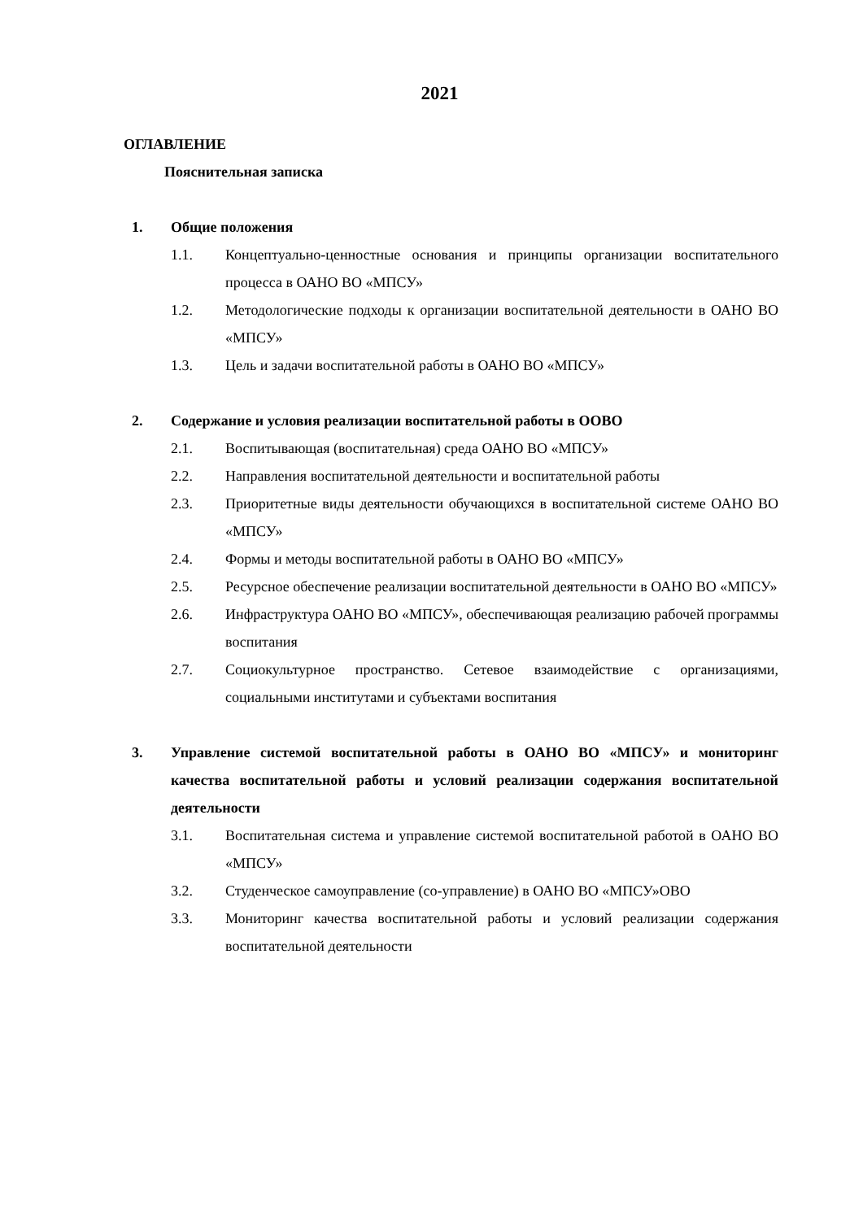2021
ОГЛАВЛЕНИЕ
Пояснительная записка
1. Общие положения
1.1. Концептуально-ценностные основания и принципы организации воспитательного процесса в ОАНО ВО «МПСУ»
1.2. Методологические подходы к организации воспитательной деятельности в ОАНО ВО «МПСУ»
1.3. Цель и задачи воспитательной работы в ОАНО ВО «МПСУ»
2. Содержание и условия реализации воспитательной работы в ООВО
2.1. Воспитывающая (воспитательная) среда ОАНО ВО «МПСУ»
2.2. Направления воспитательной деятельности и воспитательной работы
2.3. Приоритетные виды деятельности обучающихся в воспитательной системе ОАНО ВО «МПСУ»
2.4. Формы и методы воспитательной работы в ОАНО ВО «МПСУ»
2.5. Ресурсное обеспечение реализации воспитательной деятельности в ОАНО ВО «МПСУ»
2.6. Инфраструктура ОАНО ВО «МПСУ», обеспечивающая реализацию рабочей программы воспитания
2.7. Социокультурное пространство. Сетевое взаимодействие с организациями, социальными институтами и субъектами воспитания
3. Управление системой воспитательной работы в ОАНО ВО «МПСУ» и мониторинг качества воспитательной работы и условий реализации содержания воспитательной деятельности
3.1. Воспитательная система и управление системой воспитательной работой в ОАНО ВО «МПСУ»
3.2. Студенческое самоуправление (со-управление) в ОАНО ВО «МПСУ»ОВО
3.3. Мониторинг качества воспитательной работы и условий реализации содержания воспитательной деятельности